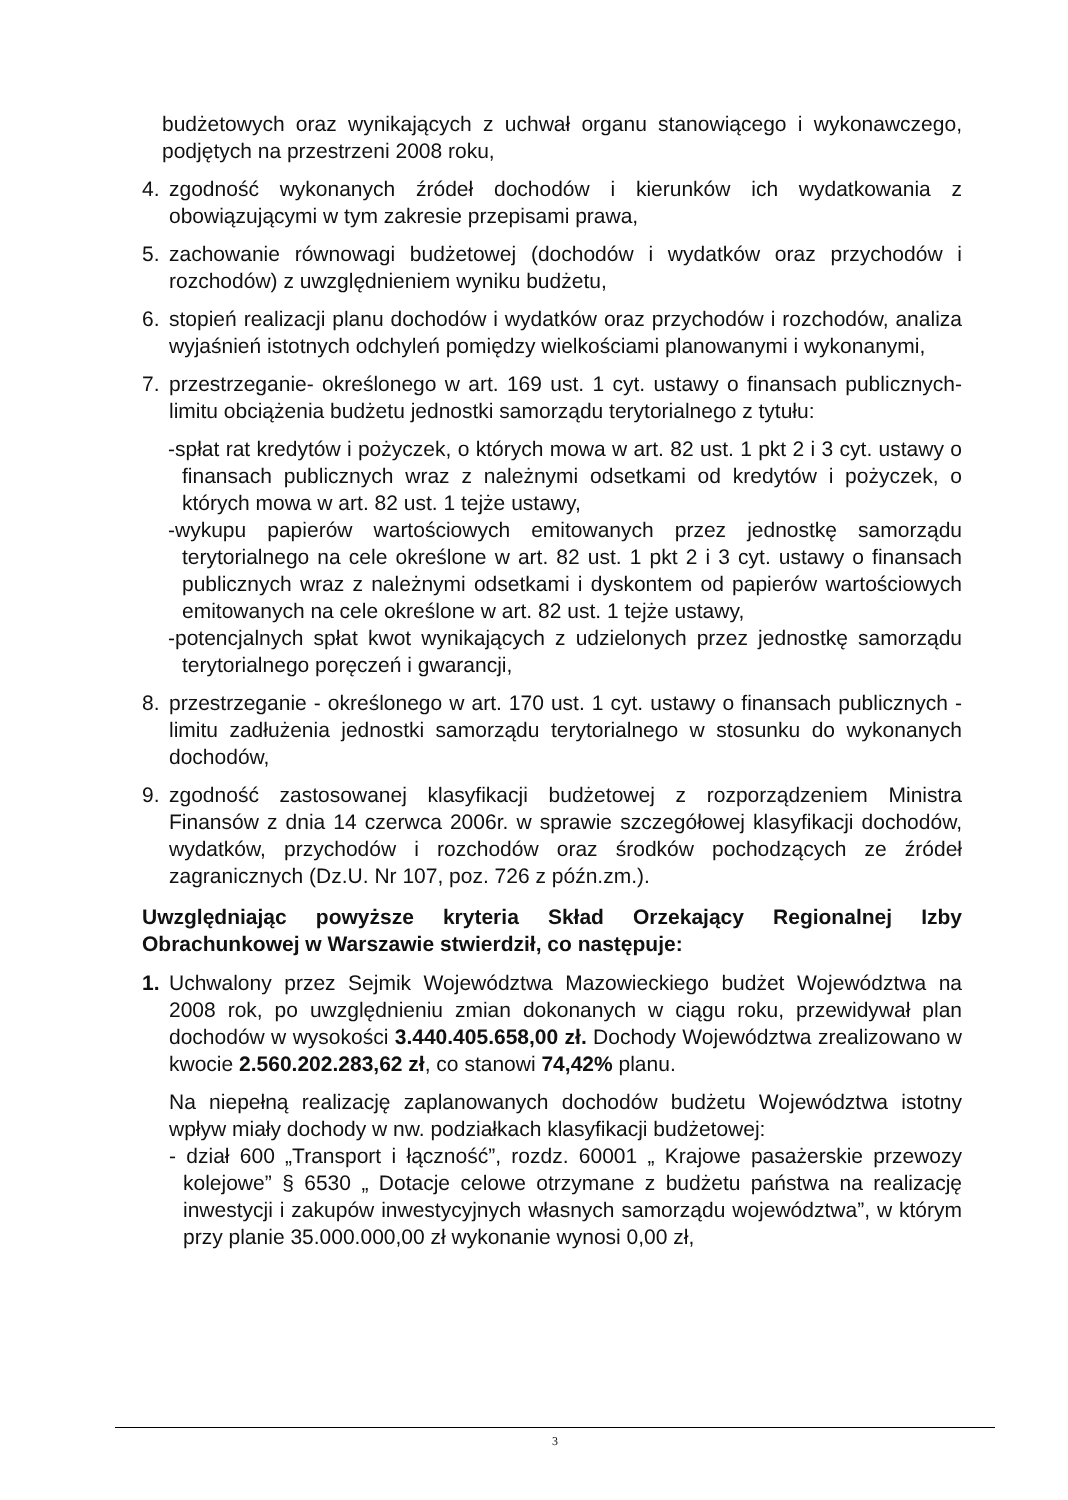budżetowych oraz wynikających z uchwał organu stanowiącego i wykonawczego, podjętych na przestrzeni 2008 roku,
4. zgodność wykonanych źródeł dochodów i kierunków ich wydatkowania z obowiązującymi w tym zakresie przepisami prawa,
5. zachowanie równowagi budżetowej (dochodów i wydatków oraz przychodów i rozchodów) z uwzględnieniem wyniku budżetu,
6. stopień realizacji planu dochodów i wydatków oraz przychodów i rozchodów, analiza wyjaśnień istotnych odchyleń pomiędzy wielkościami planowanymi i wykonanymi,
7. przestrzeganie- określonego w art. 169 ust. 1 cyt. ustawy o finansach publicznych- limitu obciążenia budżetu jednostki samorządu terytorialnego z tytułu:
-spłat rat kredytów i pożyczek, o których mowa w art. 82 ust. 1 pkt 2 i 3 cyt. ustawy o finansach publicznych wraz z należnymi odsetkami od kredytów i pożyczek, o których mowa w art. 82 ust. 1 tejże ustawy,
-wykupu papierów wartościowych emitowanych przez jednostkę samorządu terytorialnego na cele określone w art. 82 ust. 1 pkt 2 i 3 cyt. ustawy o finansach publicznych wraz z należnymi odsetkami i dyskontem od papierów wartościowych emitowanych na cele określone w art. 82 ust. 1 tejże ustawy,
-potencjalnych spłat kwot wynikających z udzielonych przez jednostkę samorządu terytorialnego poręczeń i gwarancji,
8. przestrzeganie - określonego w art. 170 ust. 1 cyt. ustawy o finansach publicznych - limitu zadłużenia jednostki samorządu terytorialnego w stosunku do wykonanych dochodów,
9. zgodność zastosowanej klasyfikacji budżetowej z rozporządzeniem Ministra Finansów z dnia 14 czerwca 2006r. w sprawie szczegółowej klasyfikacji dochodów, wydatków, przychodów i rozchodów oraz środków pochodzących ze źródeł zagranicznych (Dz.U. Nr 107, poz. 726 z późn.zm.).
Uwzględniając powyższe kryteria Skład Orzekający Regionalnej Izby Obrachunkowej w Warszawie stwierdził, co następuje:
1. Uchwalony przez Sejmik Województwa Mazowieckiego budżet Województwa na 2008 rok, po uwzględnieniu zmian dokonanych w ciągu roku, przewidywał plan dochodów w wysokości 3.440.405.658,00 zł. Dochody Województwa zrealizowano w kwocie 2.560.202.283,62 zł, co stanowi 74,42% planu.
Na niepełną realizację zaplanowanych dochodów budżetu Województwa istotny wpływ miały dochody w nw. podziałkach klasyfikacji budżetowej:
- dział 600 „Transport i łączność”, rozdz. 60001 „ Krajowe pasażerskie przewozy kolejowe” § 6530 „ Dotacje celowe otrzymane z budżetu państwa na realizację inwestycji i zakupów inwestycyjnych własnych samorządu województwa”, w którym przy planie 35.000.000,00 zł wykonanie wynosi 0,00 zł,
3